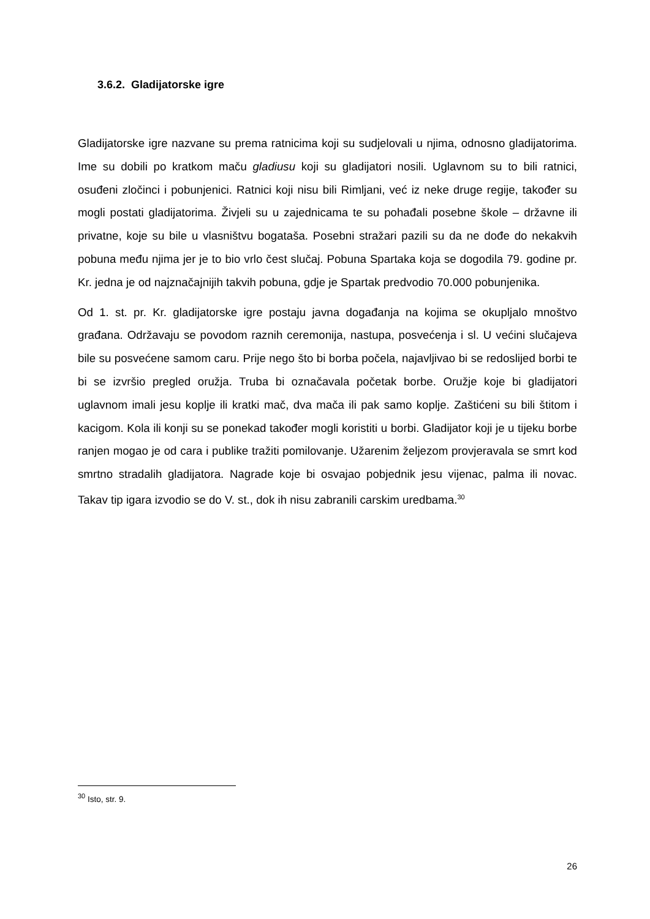3.6.2. Gladijatorske igre
Gladijatorske igre nazvane su prema ratnicima koji su sudjelovali u njima, odnosno gladijatorima. Ime su dobili po kratkom maču gladiusu koji su gladijatori nosili. Uglavnom su to bili ratnici, osuđeni zločinci i pobunjenici. Ratnici koji nisu bili Rimljani, već iz neke druge regije, također su mogli postati gladijatorima. Živjeli su u zajednicama te su pohađali posebne škole – državne ili privatne, koje su bile u vlasništvu bogataša. Posebni stražari pazili su da ne dođe do nekakvih pobuna među njima jer je to bio vrlo čest slučaj. Pobuna Spartaka koja se dogodila 79. godine pr. Kr. jedna je od najznačajnijih takvih pobuna, gdje je Spartak predvodio 70.000 pobunjenika.
Od 1. st. pr. Kr. gladijatorske igre postaju javna događanja na kojima se okupljalo mnoštvo građana. Održavaju se povodom raznih ceremonija, nastupa, posvećenja i sl. U većini slučajeva bile su posvećene samom caru. Prije nego što bi borba počela, najavljivao bi se redoslijed borbi te bi se izvršio pregled oružja. Truba bi označavala početak borbe. Oružje koje bi gladijatori uglavnom imali jesu koplje ili kratki mač, dva mača ili pak samo koplje. Zaštićeni su bili štitom i kacigom. Kola ili konji su se ponekad također mogli koristiti u borbi. Gladijator koji je u tijeku borbe ranjen mogao je od cara i publike tražiti pomilovanje. Užarenim željezom provjeravala se smrt kod smrtno stradalih gladijatora. Nagrade koje bi osvajao pobjednik jesu vijenac, palma ili novac. Takav tip igara izvodio se do V. st., dok ih nisu zabranili carskim uredbama.<sup>30</sup>
<sup>30</sup> Isto, str. 9.
26